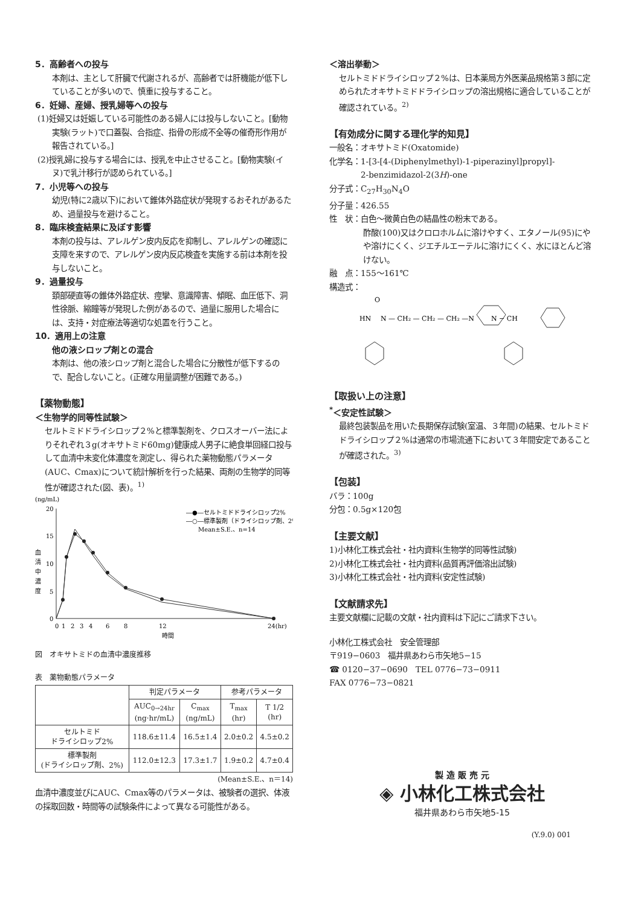5．高齢者への投与
本剤は、主として肝臓で代謝されるが、高齢者では肝機能が低下していることが多いので、慎重に投与すること。
6．妊婦、産婦、授乳婦等への投与
(1)妊婦又は妊娠している可能性のある婦人には投与しないこと。[動物実験(ラット)で口蓋裂、合指症、指骨の形成不全等の催奇形作用が報告されている。]
(2)授乳婦に投与する場合には、授乳を中止させること。[動物実験(イヌ)で乳汁移行が認められている。]
7．小児等への投与
幼児(特に2歳以下)において錐体外路症状が発現するおそれがあるため、過量投与を避けること。
8．臨床検査結果に及ぼす影響
本剤の投与は、アレルゲン皮内反応を抑制し、アレルゲンの確認に支障を来すので、アレルゲン皮内反応検査を実施する前は本剤を投与しないこと。
9．過量投与
頚部硬直等の錐体外路症状、痙攣、意識障害、傾眠、血圧低下、洞性徐脈、縮瞳等が発現した例があるので、過量に服用した場合には、支持・対症療法等適切な処置を行うこと。
10．適用上の注意
他の液シロップ剤との混合
本剤は、他の液シロップ剤と混合した場合に分散性が低下するので、配合しないこと。(正確な用量調整が困難である。)
【薬物動態】
＜生物学的同等性試験＞
セルトミドドライシロップ２%と標準製剤を、クロスオーバー法によりそれぞれ３g(オキサトミド60mg)健康成人男子に絶食単回経口投与して血清中未変化体濃度を測定し、得られた薬物動態パラメータ(AUC、Cmax)について統計解析を行った結果、両剤の生物学的同等性が確認された(図、表)。<sup>1)</sup>
(ng/mL)
20
15
10
5
0
血
清
中
濃
度
0
1
2
3
4
6
8
12
24(hr)
時間
―●―セルトミドドライシロップ2%
―○―標準製剤（ドライシロップ剤、2%）
Mean±S.E.、n=14
図　オキサトミドの血清中濃度推移
表　薬物動態パラメータ
| | 判定パラメータ | | 参考パラメータ | |
| --- | --- | --- | --- | --- |
| | AUC<sub>0→24hr</sub> (ng·hr/mL) | C<sub>max</sub> (ng/mL) | T<sub>max</sub> (hr) | T 1/2 (hr) |
| セルトミド ドライシロップ2% | 118.6±11.4 | 16.5±1.4 | 2.0±0.2 | 4.5±0.2 |
| 標準製剤 (ドライシロップ剤、2%) | 112.0±12.3 | 17.3±1.7 | 1.9±0.2 | 4.7±0.4 |
(Mean±S.E.、n＝14)
血清中濃度並びにAUC、Cmax等のパラメータは、被験者の選択、体液の採取回数・時間等の試験条件によって異なる可能性がある。
＜溶出挙動＞
セルトミドドライシロップ２%は、日本薬局方外医薬品規格第３部に定められたオキサトミドドライシロップの溶出規格に適合していることが確認されている。<sup>2)</sup>
【有効成分に関する理化学的知見】
一般名：オキサトミド(Oxatomide)
化学名：1-[3-[4-(Diphenylmethyl)-1-piperazinyl]propyl]-
　　　　2-benzimidazol-2(3H)-one
分子式：C<sub>27</sub>H<sub>30</sub>N<sub>4</sub>O
分子量：426.55
性　状：白色〜微黄白色の結晶性の粉末である。
酢酸(100)又はクロロホルムに溶けやすく、エタノール(95)にやや溶けにくく、ジエチルエーテルに溶けにくく、水にほとんど溶けない。
融　点：155〜161℃
構造式：
O
HN
N — CH₂ — CH₂ — CH₂ —N
N − CH
【取扱い上の注意】
<sup>*</sup>＜安定性試験＞
最終包装製品を用いた長期保存試験(室温、３年間)の結果、セルトミドドライシロップ２%は通常の市場流通下において３年間安定であることが確認された。<sup>3)</sup>
【包装】
バラ：100g
分包：0.5g×120包
【主要文献】
1)小林化工株式会社・社内資料(生物学的同等性試験)
2)小林化工株式会社・社内資料(品質再評価溶出試験)
3)小林化工株式会社・社内資料(安定性試験)
【文献請求先】
主要文献欄に記載の文献・社内資料は下記にご請求下さい。
小林化工株式会社　安全管理部
〒919−0603　福井県あわら市矢地5−15
☎ 0120−37−0690　TEL 0776−73−0911
FAX 0776−73−0821
製 造 販 売 元
◈ 小林化工株式会社
福井県あわら市矢地5-15
(Y.9.0) 001